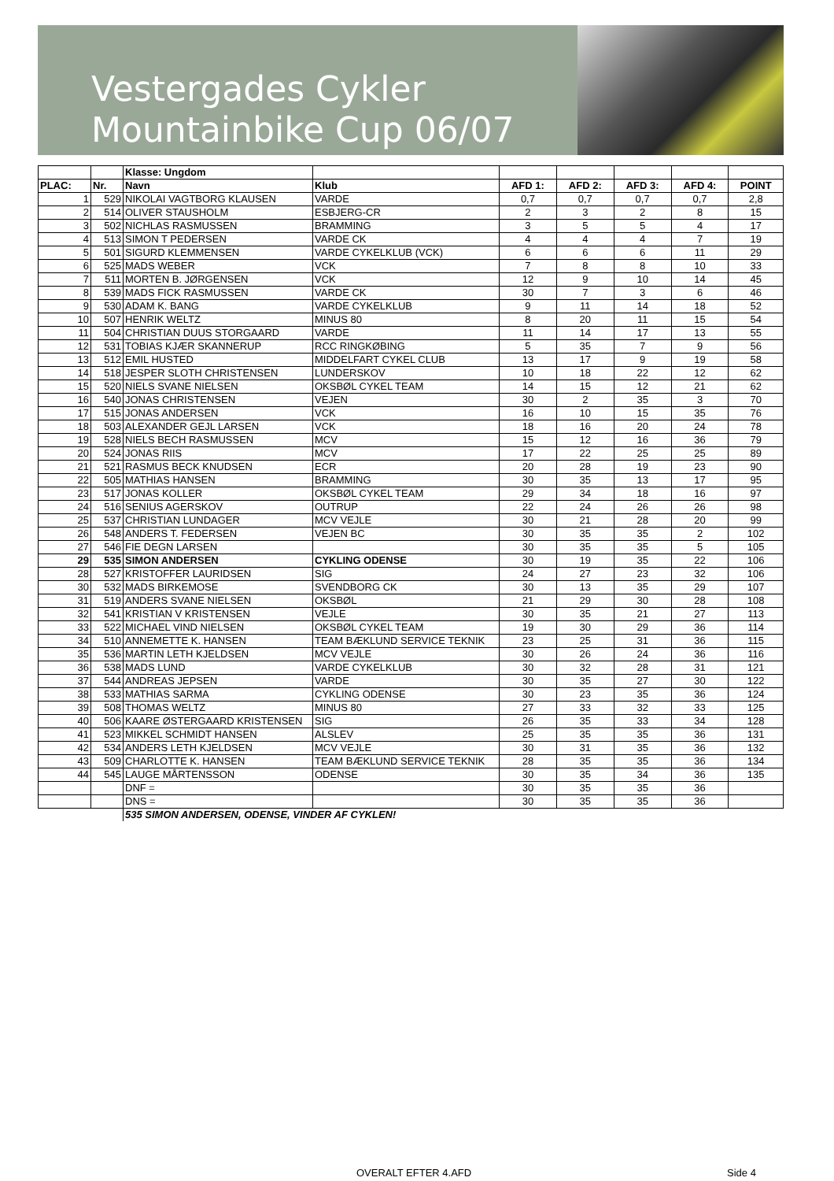Vestergades Cykler
Mountainbike Cup 06/07
| | | Klasse: Ungdom | | | | | | |
| --- | --- | --- | --- | --- | --- | --- | --- | --- |
| PLAC: | Nr. | Navn | Klub | AFD 1: | AFD 2: | AFD 3: | AFD 4: | POINT |
| 1 | 529 | NIKOLAI VAGTBORG KLAUSEN | VARDE | 0,7 | 0,7 | 0,7 | 0,7 | 2,8 |
| 2 | 514 | OLIVER STAUSHOLM | ESBJERG-CR | 2 | 3 | 2 | 8 | 15 |
| 3 | 502 | NICHLAS RASMUSSEN | BRAMMING | 3 | 5 | 5 | 4 | 17 |
| 4 | 513 | SIMON T PEDERSEN | VARDE CK | 4 | 4 | 4 | 7 | 19 |
| 5 | 501 | SIGURD KLEMMENSEN | VARDE CYKELKLUB (VCK) | 6 | 6 | 6 | 11 | 29 |
| 6 | 525 | MADS WEBER | VCK | 7 | 8 | 8 | 10 | 33 |
| 7 | 511 | MORTEN B. JØRGENSEN | VCK | 12 | 9 | 10 | 14 | 45 |
| 8 | 539 | MADS FICK RASMUSSEN | VARDE CK | 30 | 7 | 3 | 6 | 46 |
| 9 | 530 | ADAM K. BANG | VARDE CYKELKLUB | 9 | 11 | 14 | 18 | 52 |
| 10 | 507 | HENRIK WELTZ | MINUS 80 | 8 | 20 | 11 | 15 | 54 |
| 11 | 504 | CHRISTIAN DUUS STORGAARD | VARDE | 11 | 14 | 17 | 13 | 55 |
| 12 | 531 | TOBIAS KJÆR SKANNERUP | RCC RINGKØBING | 5 | 35 | 7 | 9 | 56 |
| 13 | 512 | EMIL HUSTED | MIDDELFART CYKEL CLUB | 13 | 17 | 9 | 19 | 58 |
| 14 | 518 | JESPER SLOTH CHRISTENSEN | LUNDERSKOV | 10 | 18 | 22 | 12 | 62 |
| 15 | 520 | NIELS SVANE NIELSEN | OKSBØL CYKEL TEAM | 14 | 15 | 12 | 21 | 62 |
| 16 | 540 | JONAS CHRISTENSEN | VEJEN | 30 | 2 | 35 | 3 | 70 |
| 17 | 515 | JONAS ANDERSEN | VCK | 16 | 10 | 15 | 35 | 76 |
| 18 | 503 | ALEXANDER GEJL LARSEN | VCK | 18 | 16 | 20 | 24 | 78 |
| 19 | 528 | NIELS BECH RASMUSSEN | MCV | 15 | 12 | 16 | 36 | 79 |
| 20 | 524 | JONAS RIIS | MCV | 17 | 22 | 25 | 25 | 89 |
| 21 | 521 | RASMUS BECK KNUDSEN | ECR | 20 | 28 | 19 | 23 | 90 |
| 22 | 505 | MATHIAS HANSEN | BRAMMING | 30 | 35 | 13 | 17 | 95 |
| 23 | 517 | JONAS KOLLER | OKSBØL CYKEL TEAM | 29 | 34 | 18 | 16 | 97 |
| 24 | 516 | SENIUS AGERSKOV | OUTRUP | 22 | 24 | 26 | 26 | 98 |
| 25 | 537 | CHRISTIAN LUNDAGER | MCV VEJLE | 30 | 21 | 28 | 20 | 99 |
| 26 | 548 | ANDERS T. FEDERSEN | VEJEN BC | 30 | 35 | 35 | 2 | 102 |
| 27 | 546 | FIE DEGN LARSEN | | 30 | 35 | 35 | 5 | 105 |
| 29 | 535 | SIMON ANDERSEN | CYKLING ODENSE | 30 | 19 | 35 | 22 | 106 |
| 28 | 527 | KRISTOFFER LAURIDSEN | SIG | 24 | 27 | 23 | 32 | 106 |
| 30 | 532 | MADS BIRKEMOSE | SVENDBORG CK | 30 | 13 | 35 | 29 | 107 |
| 31 | 519 | ANDERS SVANE NIELSEN | OKSBØL | 21 | 29 | 30 | 28 | 108 |
| 32 | 541 | KRISTIAN V KRISTENSEN | VEJLE | 30 | 35 | 21 | 27 | 113 |
| 33 | 522 | MICHAEL VIND NIELSEN | OKSBØL CYKEL TEAM | 19 | 30 | 29 | 36 | 114 |
| 34 | 510 | ANNEMETTE K. HANSEN | TEAM BÆKLUND SERVICE TEKNIK | 23 | 25 | 31 | 36 | 115 |
| 35 | 536 | MARTIN LETH KJELDSEN | MCV VEJLE | 30 | 26 | 24 | 36 | 116 |
| 36 | 538 | MADS LUND | VARDE CYKELKLUB | 30 | 32 | 28 | 31 | 121 |
| 37 | 544 | ANDREAS JEPSEN | VARDE | 30 | 35 | 27 | 30 | 122 |
| 38 | 533 | MATHIAS SARMA | CYKLING ODENSE | 30 | 23 | 35 | 36 | 124 |
| 39 | 508 | THOMAS WELTZ | MINUS 80 | 27 | 33 | 32 | 33 | 125 |
| 40 | 506 | KAARE ØSTERGAARD KRISTENSEN | SIG | 26 | 35 | 33 | 34 | 128 |
| 41 | 523 | MIKKEL SCHMIDT HANSEN | ALSLEV | 25 | 35 | 35 | 36 | 131 |
| 42 | 534 | ANDERS LETH KJELDSEN | MCV VEJLE | 30 | 31 | 35 | 36 | 132 |
| 43 | 509 | CHARLOTTE K. HANSEN | TEAM BÆKLUND SERVICE TEKNIK | 28 | 35 | 35 | 36 | 134 |
| 44 | 545 | LAUGE MÅRTENSSON | ODENSE | 30 | 35 | 34 | 36 | 135 |
| | | DNF = | | 30 | 35 | 35 | 36 | |
| | | DNS = | | 30 | 35 | 35 | 36 | |
| | | 535 SIMON ANDERSEN, ODENSE, VINDER AF CYKLEN! | | | | | | |
OVERALT EFTER 4.AFD Side 4